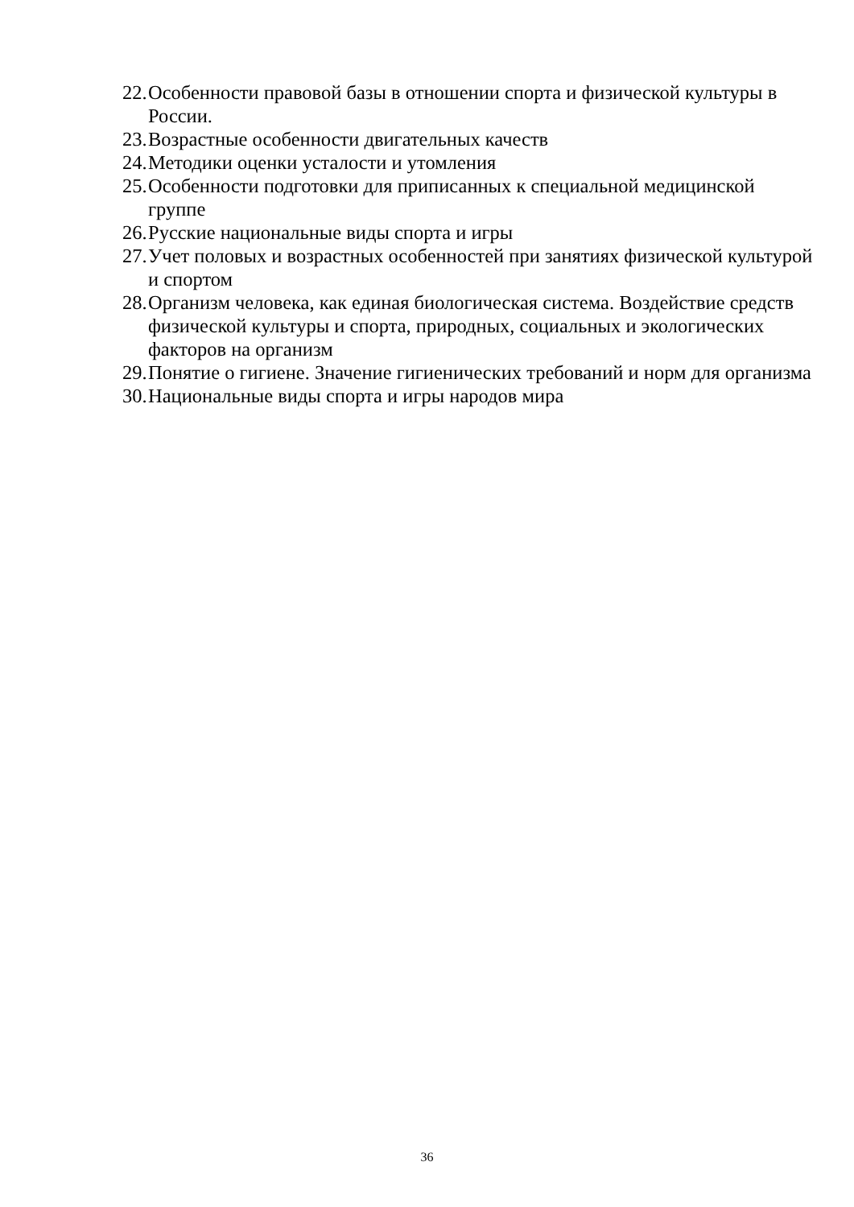22. Особенности правовой базы в отношении спорта и физической культуры в России.
23. Возрастные особенности двигательных качеств
24. Методики оценки усталости и утомления
25. Особенности подготовки для приписанных к специальной медицинской группе
26. Русские национальные виды спорта и игры
27. Учет половых и возрастных особенностей при занятиях физической культурой и спортом
28. Организм человека, как единая биологическая система. Воздействие средств физической культуры и спорта, природных, социальных и экологических факторов на организм
29. Понятие о гигиене. Значение гигиенических требований и норм для организма
30. Национальные виды спорта и игры народов мира
36